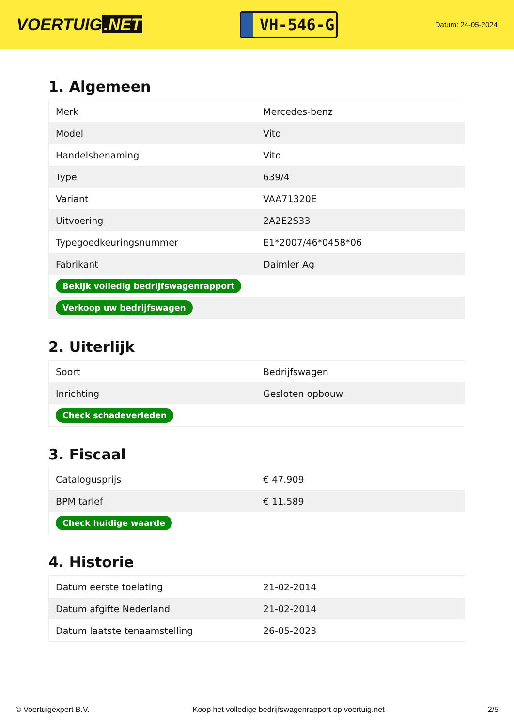VOERTUIG.NET
VH-546-G
Datum: 24-05-2024
1. Algemeen
| Merk | Mercedes-benz |
| Model | Vito |
| Handelsbenaming | Vito |
| Type | 639/4 |
| Variant | VAA71320E |
| Uitvoering | 2A2E2S33 |
| Typegoedkeuringsnummer | E1*2007/46*0458*06 |
| Fabrikant | Daimler Ag |
| Bekijk volledig bedrijfswagenrapport | |
| Verkoop uw bedrijfswagen | |
2. Uiterlijk
| Soort | Bedrijfswagen |
| Inrichting | Gesloten opbouw |
| Check schadeverleden | |
3. Fiscaal
| Catalogusprijs | € 47.909 |
| BPM tarief | € 11.589 |
| Check huidige waarde | |
4. Historie
| Datum eerste toelating | 21-02-2014 |
| Datum afgifte Nederland | 21-02-2014 |
| Datum laatste tenaamstelling | 26-05-2023 |
© Voertuigexpert B.V. Koop het volledige bedrijfswagenrapport op voertuig.net 2/5